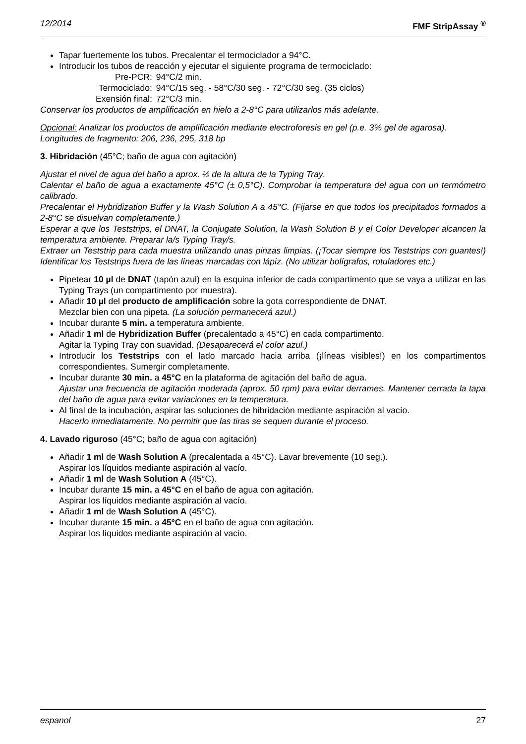12/2014 FMF StripAssay <sup>®</sup>
Tapar fuertemente los tubos. Precalentar el termociclador a 94°C.
Introducir los tubos de reacción y ejecutar el siguiente programa de termociclado:
| Pre-PCR: | 94°C/2 min. |
| Termociclado: | 94°C/15 seg. - 58°C/30 seg. - 72°C/30 seg. (35 ciclos) |
| Exensión final: | 72°C/3 min. |
Conservar los productos de amplificación en hielo a 2-8°C para utilizarlos más adelante.
Opcional: Analizar los productos de amplificación mediante electroforesis en gel (p.e. 3% gel de agarosa).
Longitudes de fragmento: 206, 236, 295, 318 bp
3. Hibridación (45°C; baño de agua con agitación)
Ajustar el nivel de agua del baño a aprox. ½ de la altura de la Typing Tray.
Calentar el baño de agua a exactamente 45°C (± 0,5°C). Comprobar la temperatura del agua con un termómetro calibrado.
Precalentar el Hybridization Buffer y la Wash Solution A a 45°C. (Fijarse en que todos los precipitados formados a 2-8°C se disuelvan completamente.)
Esperar a que los Teststrips, el DNAT, la Conjugate Solution, la Wash Solution B y el Color Developer alcancen la temperatura ambiente. Preparar la/s Typing Tray/s.
Extraer un Teststrip para cada muestra utilizando unas pinzas limpias. (¡Tocar siempre los Teststrips con guantes!) Identificar los Teststrips fuera de las líneas marcadas con lápiz. (No utilizar bolígrafos, rotuladores etc.)
Pipetear 10 µl de DNAT (tapón azul) en la esquina inferior de cada compartimento que se vaya a utilizar en las Typing Trays (un compartimento por muestra).
Añadir 10 µl del producto de amplificación sobre la gota correspondiente de DNAT.
Mezclar bien con una pipeta. (La solución permanecerá azul.)
Incubar durante 5 min. a temperatura ambiente.
Añadir 1 ml de Hybridization Buffer (precalentado a 45°C) en cada compartimento.
Agitar la Typing Tray con suavidad. (Desaparecerá el color azul.)
Introducir los Teststrips con el lado marcado hacia arriba (¡líneas visibles!) en los compartimentos correspondientes. Sumergir completamente.
Incubar durante 30 min. a 45°C en la plataforma de agitación del baño de agua.
Ajustar una frecuencia de agitación moderada (aprox. 50 rpm) para evitar derrames. Mantener cerrada la tapa del baño de agua para evitar variaciones en la temperatura.
Al final de la incubación, aspirar las soluciones de hibridación mediante aspiración al vacío.
Hacerlo inmediatamente. No permitir que las tiras se sequen durante el proceso.
4. Lavado riguroso (45°C; baño de agua con agitación)
Añadir 1 ml de Wash Solution A (precalentada a 45°C). Lavar brevemente (10 seg.).
Aspirar los líquidos mediante aspiración al vacío.
Añadir 1 ml de Wash Solution A (45°C).
Incubar durante 15 min. a 45°C en el baño de agua con agitación.
Aspirar los líquidos mediante aspiración al vacío.
Añadir 1 ml de Wash Solution A (45°C).
Incubar durante 15 min. a 45°C en el baño de agua con agitación.
Aspirar los líquidos mediante aspiración al vacío.
espanol 27